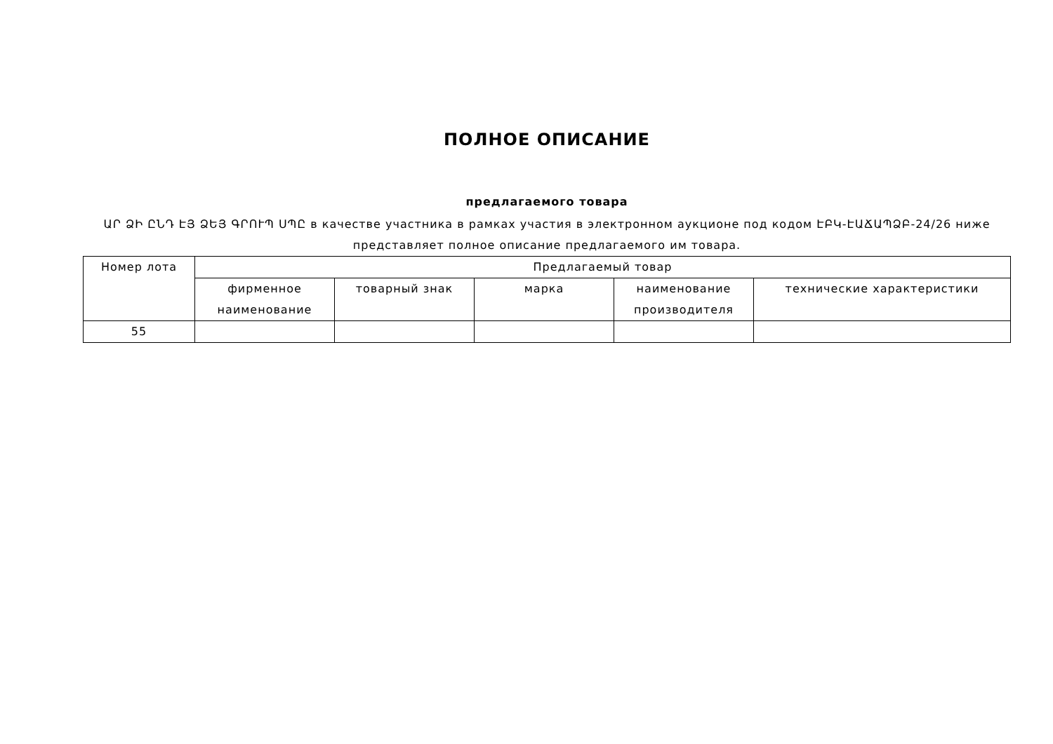ПОЛНОЕ ОПИСАНИЕ
предлагаемого товара
ԱՐ ՁԻ ԸՆԴ ԷՅ ՁԵՅ ԳՐՈՒՊ ՍՊԸ в качестве участника в рамках участия в электронном аукционе под кодом ԷԲԿ-ԷԱՃԱՊՁԲ-24/26 ниже представляет полное описание предлагаемого им товара.
| Номер лота | Предлагаемый товар | | | | |
| --- | --- | --- | --- | --- | --- |
| | фирменное наименование | товарный знак | марка | наименование производителя | технические характеристики |
| 55 | | | | | |